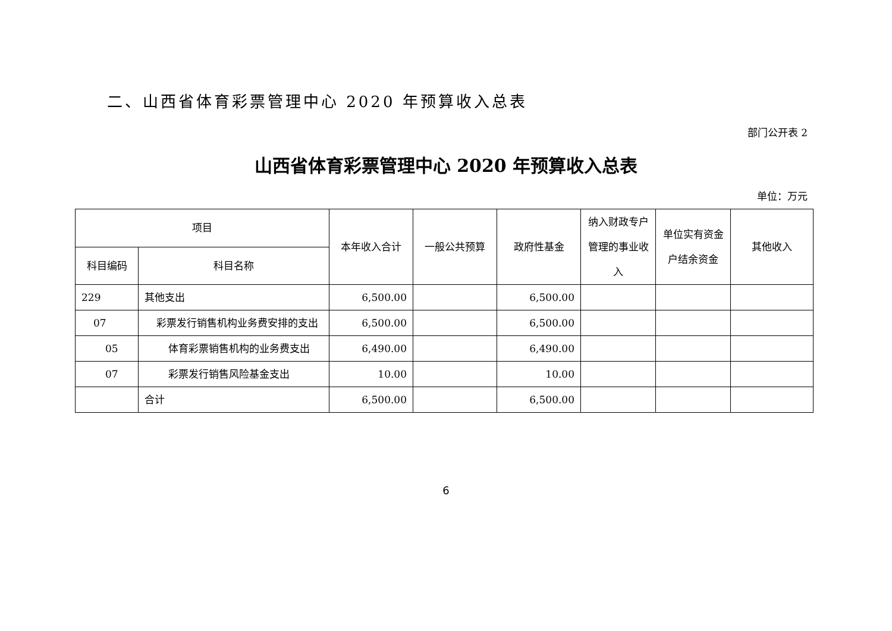二、山西省体育彩票管理中心 2020 年预算收入总表
部门公开表 2
山西省体育彩票管理中心 2020 年预算收入总表
单位：万元
| 项目 | | 本年收入合计 | 一般公共预算 | 政府性基金 | 纳入财政专户管理的事业收入 | 单位实有资金户结余资金 | 其他收入 |
| --- | --- | --- | --- | --- | --- | --- | --- |
| 科目编码 | 科目名称 | | | | | | |
| 229 | 其他支出 | 6,500.00 | | 6,500.00 | | | |
| 07 | 彩票发行销售机构业务费安排的支出 | 6,500.00 | | 6,500.00 | | | |
| 05 | 体育彩票销售机构的业务费支出 | 6,490.00 | | 6,490.00 | | | |
| 07 | 彩票发行销售风险基金支出 | 10.00 | | 10.00 | | | |
| | 合计 | 6,500.00 | | 6,500.00 | | | |
6